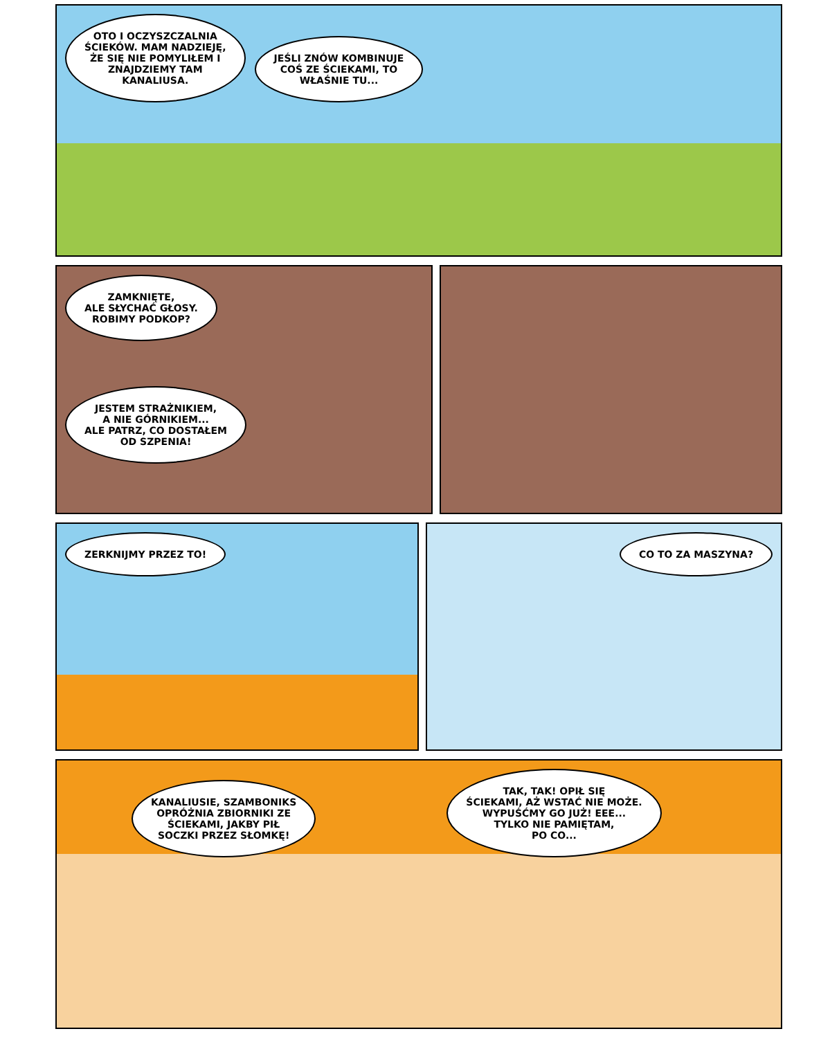OTO I OCZYSZCZALNIA
ŚCIEKÓW. MAM NADZIEJĘ,
ŻE SIĘ NIE POMYLIŁEM I
ZNAJDZIEMY TAM
KANALIUSA.
JEŚLI ZNÓW KOMBINUJE
COŚ ZE ŚCIEKAMI, TO
WŁAŚNIE TU...
ZAMKNIĘTE,
ALE SŁYCHAĆ GŁOSY.
ROBIMY PODKOP?
JESTEM STRAŻNIKIEM,
A NIE GÓRNIKIEM...
ALE PATRZ, CO DOSTAŁEM
OD SZPENIA!
ZERKNIJMY PRZEZ TO! CO TO ZA MASZYNA?
KANALIUSIE, SZAMBONIKS
OPRÓŻNIA ZBIORNIKI ZE
ŚCIEKAMI, JAKBY PIŁ
SOCZKI PRZEZ SŁOMKĘ!
TAK, TAK! OPIŁ SIĘ
ŚCIEKAMI, AŻ WSTAĆ NIE MOŻE.
WYPUŚĆMY GO JUŻ! EEE...
TYLKO NIE PAMIĘTAM,
PO CO...